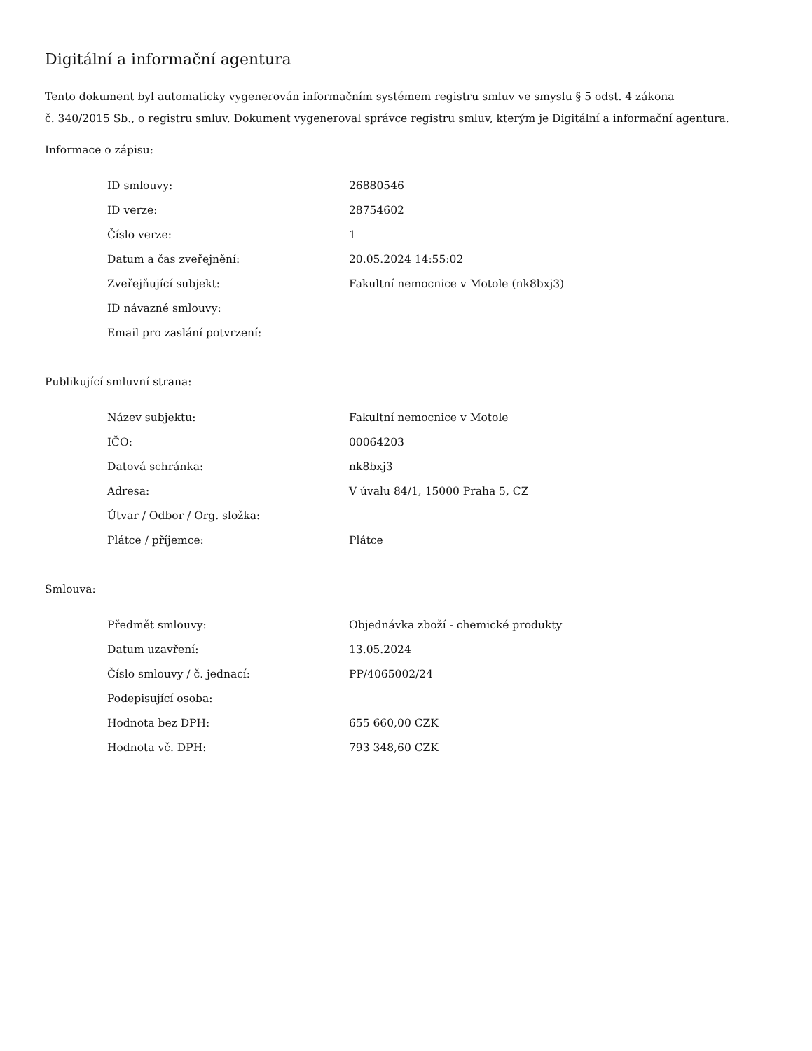Digitální a informační agentura
Tento dokument byl automaticky vygenerován informačním systémem registru smluv ve smyslu § 5 odst. 4 zákona
č. 340/2015 Sb., o registru smluv. Dokument vygeneroval správce registru smluv, kterým je Digitální a informační agentura.
Informace o zápisu:
| ID smlouvy: | 26880546 |
| ID verze: | 28754602 |
| Číslo verze: | 1 |
| Datum a čas zveřejnění: | 20.05.2024 14:55:02 |
| Zveřejňující subjekt: | Fakultní nemocnice v Motole (nk8bxj3) |
| ID návazné smlouvy: | |
| Email pro zaslání potvrzení: | |
Publikující smluvní strana:
| Název subjektu: | Fakultní nemocnice v Motole |
| IČO: | 00064203 |
| Datová schránka: | nk8bxj3 |
| Adresa: | V úvalu 84/1, 15000 Praha 5, CZ |
| Útvar / Odbor / Org. složka: | |
| Plátce / příjemce: | Plátce |
Smlouva:
| Předmět smlouvy: | Objednávka zboží - chemické produkty |
| Datum uzavření: | 13.05.2024 |
| Číslo smlouvy / č. jednací: | PP/4065002/24 |
| Podepisující osoba: | |
| Hodnota bez DPH: | 655 660,00 CZK |
| Hodnota vč. DPH: | 793 348,60 CZK |